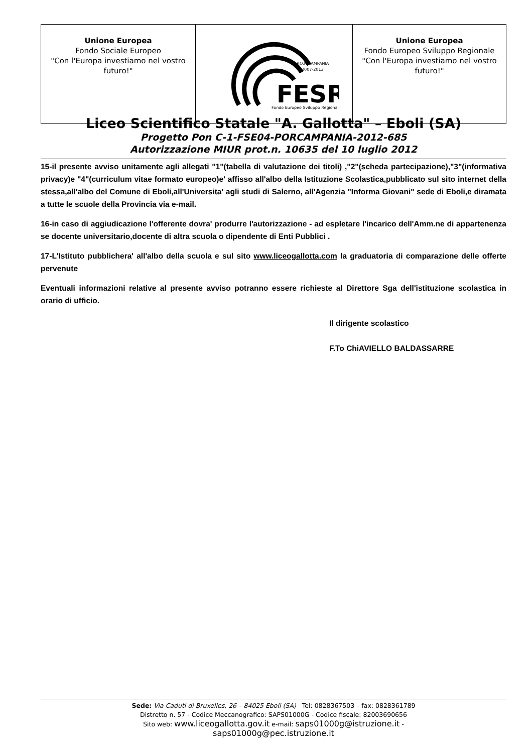| Unione Europea Fondo Sociale Europeo "Con l'Europa investiamo nel vostro futuro!" | P.O.R CAMPANIA 2007-2013 FESR Fondo Europeo Sviluppo Regionale | Unione Europea Fondo Europeo Sviluppo Regionale "Con l'Europa investiamo nel vostro futuro!" |
Liceo Scientifico Statale "A. Gallotta" – Eboli (SA)
Progetto Pon C-1-FSE04-PORCAMPANIA-2012-685
Autorizzazione MIUR prot.n. 10635 del 10 luglio 2012
15-il presente avviso unitamente agli allegati "1"(tabella di valutazione dei titoli) ,"2"(scheda partecipazione),"3"(informativa privacy)e "4"(curriculum vitae formato europeo)e' affisso all'albo della Istituzione Scolastica,pubblicato sul sito internet della stessa,all'albo del Comune di Eboli,all'Universita' agli studi di Salerno, all'Agenzia "Informa Giovani" sede di Eboli,e diramata a tutte le scuole della Provincia via e-mail.
16-in caso di aggiudicazione l'offerente dovra' produrre l'autorizzazione - ad espletare l'incarico dell'Amm.ne di appartenenza se docente universitario,docente di altra scuola o dipendente di Enti Pubblici .
17-L'Istituto pubblichera' all'albo della scuola e sul sito www.liceogallotta.com la graduatoria di comparazione delle offerte pervenute
Eventuali informazioni relative al presente avviso potranno essere richieste al Direttore Sga dell'istituzione scolastica in orario di ufficio.
Il dirigente scolastico
F.To ChiAVIELLO BALDASSARRE
Sede: Via Caduti di Bruxelles, 26 – 84025 Eboli (SA) Tel: 0828367503 – fax: 0828361789
Distretto n. 57 - Codice Meccanografico: SAPS01000G - Codice fiscale: 82003690656
Sito web: www.liceogallotta.gov.it e-mail: saps01000g@istruzione.it -
saps01000g@pec.istruzione.it